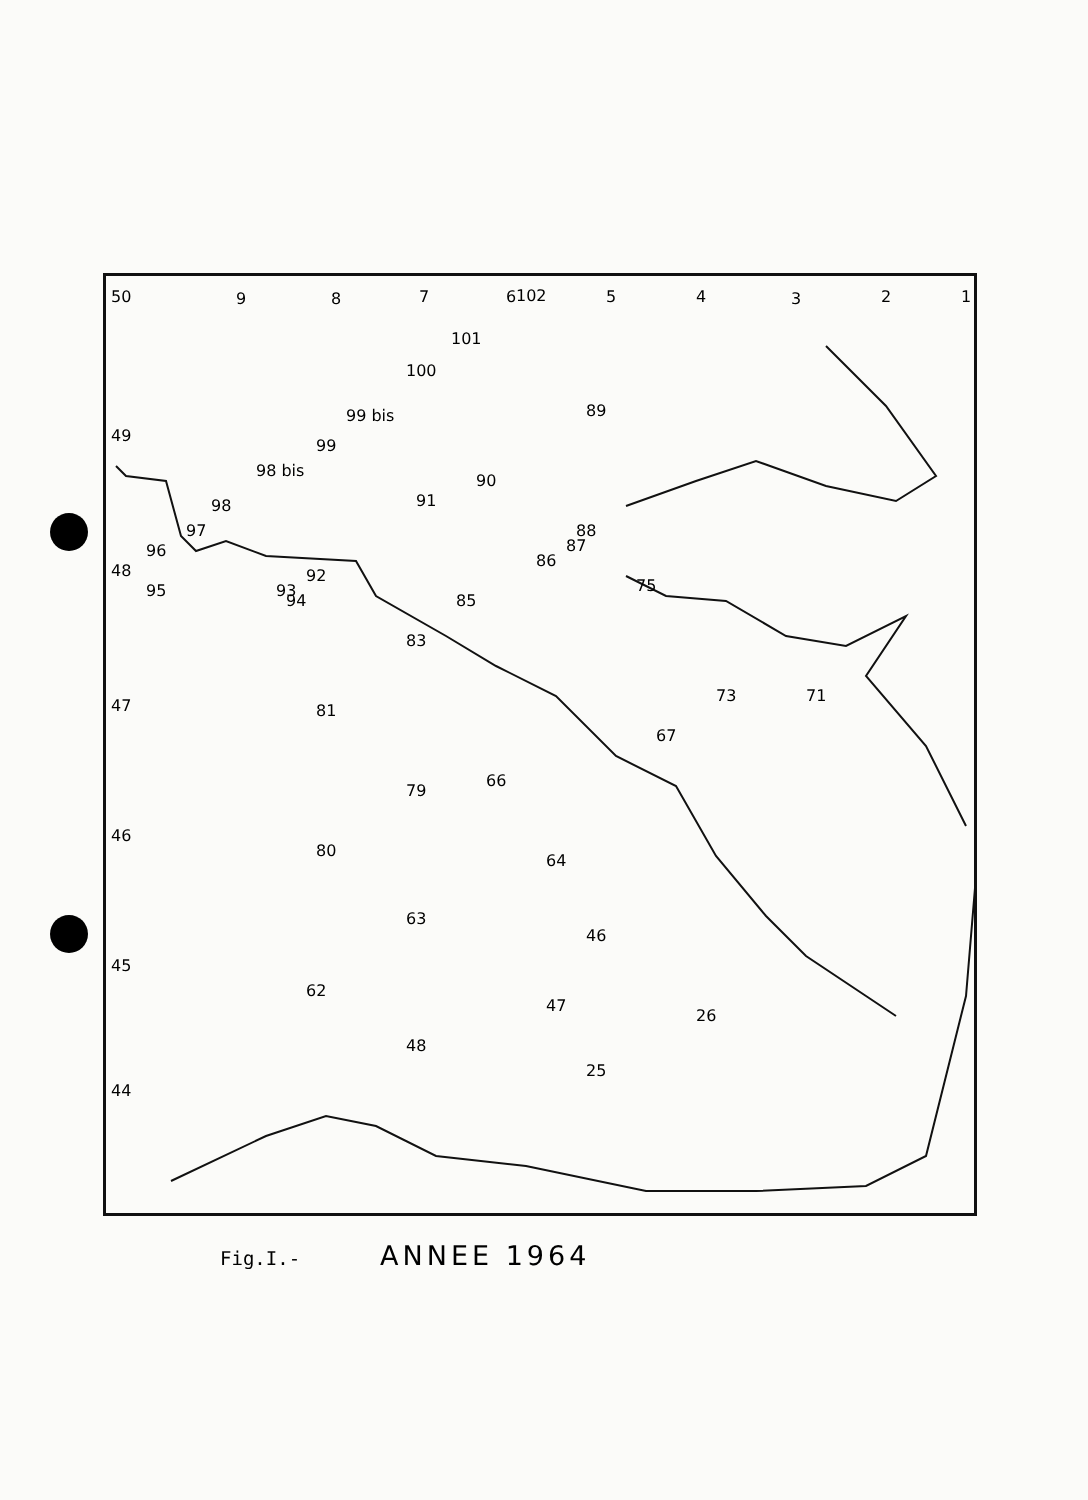50
9
8
7
6
5
4
3
2
1
49
48
47
46
45
44
89
90
91
75
73
71
79
80
64
63
46
26
62
47
48
25
94
81
102
101
100
99 bis
99
98 bis
98
97
96
95
92
93
85
86
87
88
83
66
67
Fig.I.- ANNEE 1964